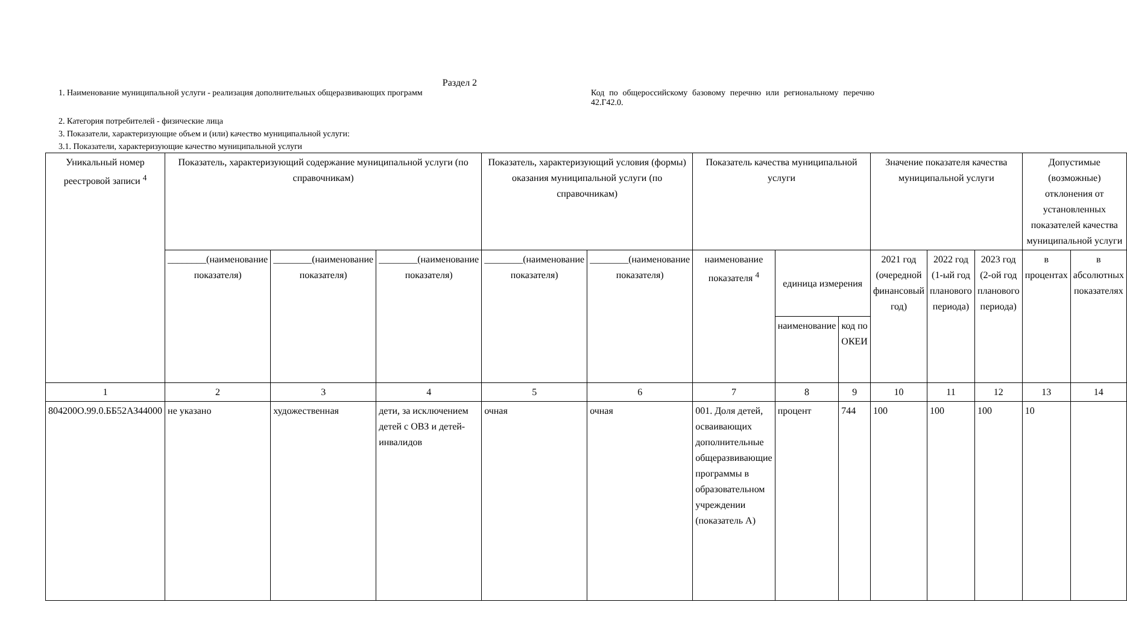Раздел 2
1. Наименование муниципальной услуги - реализация дополнительных общеразвивающих программ
Код по общероссийскому базовому перечню или региональному перечню 42.Г42.0.
2. Категория потребителей - физические лица
3. Показатели, характеризующие объем и (или) качество муниципальной услуги:
3.1. Показатели, характеризующие качество муниципальной услуги
| Уникальный номер реестровой записи <sup>4</sup> | Показатель, характеризующий содержание муниципальной услуги (по справочникам) | | | Показатель, характеризующий условия (формы) оказания муниципальной услуги (по справочникам) | | Показатель качества муниципальной услуги | | | Значение показателя качества муниципальной услуги | | | Допустимые (возможные) отклонения от установленных показателей качества муниципальной услуги | |
| --- | --- | --- | --- | --- | --- | --- | --- | --- | --- | --- | --- | --- | --- |
| | ________(наименование показателя) | ________(наименование показателя) | ________(наименование показателя) | ________(наименование показателя) | ________(наименование показателя) | наименование показателя <sup>4</sup> | единица измерения | | 2021 год (очередной финансовый год) | 2022 год (1-ый год планового периода) | 2023 год (2-ой год планового периода) | в процентах | в абсолютных показателях |
| | | | | | | | наименование | код по ОКЕИ | | | | | |
| 1 | 2 | 3 | 4 | 5 | 6 | 7 | 8 | 9 | 10 | 11 | 12 | 13 | 14 |
| 804200О.99.0.ББ52АЗ44000 | не указано | художественная | дети, за исключением детей с ОВЗ и детей-инвалидов | очная | очная | 001. Доля детей, осваивающих дополнительные общеразвивающие программы в образовательном учреждении (показатель А) | процент | 744 | 100 | 100 | 100 | 10 | |